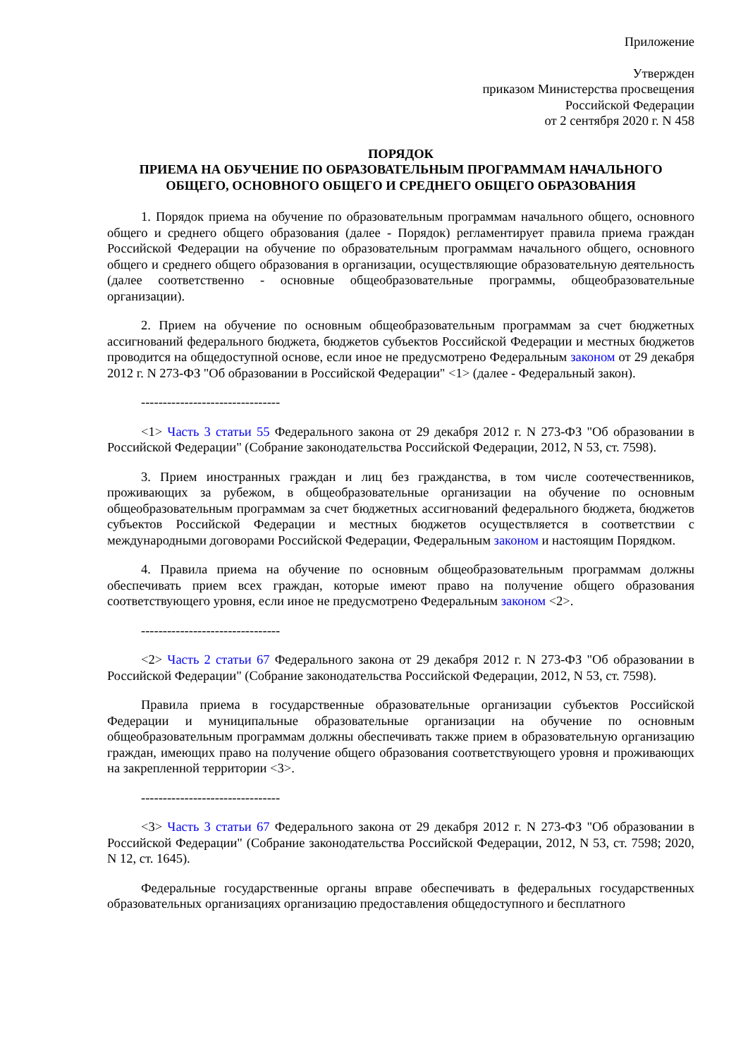Приложение
Утвержден
приказом Министерства просвещения
Российской Федерации
от 2 сентября 2020 г. N 458
ПОРЯДОК
ПРИЕМА НА ОБУЧЕНИЕ ПО ОБРАЗОВАТЕЛЬНЫМ ПРОГРАММАМ НАЧАЛЬНОГО ОБЩЕГО, ОСНОВНОГО ОБЩЕГО И СРЕДНЕГО ОБЩЕГО ОБРАЗОВАНИЯ
1. Порядок приема на обучение по образовательным программам начального общего, основного общего и среднего общего образования (далее - Порядок) регламентирует правила приема граждан Российской Федерации на обучение по образовательным программам начального общего, основного общего и среднего общего образования в организации, осуществляющие образовательную деятельность (далее соответственно - основные общеобразовательные программы, общеобразовательные организации).
2. Прием на обучение по основным общеобразовательным программам за счет бюджетных ассигнований федерального бюджета, бюджетов субъектов Российской Федерации и местных бюджетов проводится на общедоступной основе, если иное не предусмотрено Федеральным законом от 29 декабря 2012 г. N 273-ФЗ "Об образовании в Российской Федерации" <1> (далее - Федеральный закон).
--------------------------------
<1> Часть 3 статьи 55 Федерального закона от 29 декабря 2012 г. N 273-ФЗ "Об образовании в Российской Федерации" (Собрание законодательства Российской Федерации, 2012, N 53, ст. 7598).
3. Прием иностранных граждан и лиц без гражданства, в том числе соотечественников, проживающих за рубежом, в общеобразовательные организации на обучение по основным общеобразовательным программам за счет бюджетных ассигнований федерального бюджета, бюджетов субъектов Российской Федерации и местных бюджетов осуществляется в соответствии с международными договорами Российской Федерации, Федеральным законом и настоящим Порядком.
4. Правила приема на обучение по основным общеобразовательным программам должны обеспечивать прием всех граждан, которые имеют право на получение общего образования соответствующего уровня, если иное не предусмотрено Федеральным законом <2>.
--------------------------------
<2> Часть 2 статьи 67 Федерального закона от 29 декабря 2012 г. N 273-ФЗ "Об образовании в Российской Федерации" (Собрание законодательства Российской Федерации, 2012, N 53, ст. 7598).
Правила приема в государственные образовательные организации субъектов Российской Федерации и муниципальные образовательные организации на обучение по основным общеобразовательным программам должны обеспечивать также прием в образовательную организацию граждан, имеющих право на получение общего образования соответствующего уровня и проживающих на закрепленной территории <3>.
--------------------------------
<3> Часть 3 статьи 67 Федерального закона от 29 декабря 2012 г. N 273-ФЗ "Об образовании в Российской Федерации" (Собрание законодательства Российской Федерации, 2012, N 53, ст. 7598; 2020, N 12, ст. 1645).
Федеральные государственные органы вправе обеспечивать в федеральных государственных образовательных организациях организацию предоставления общедоступного и бесплатного